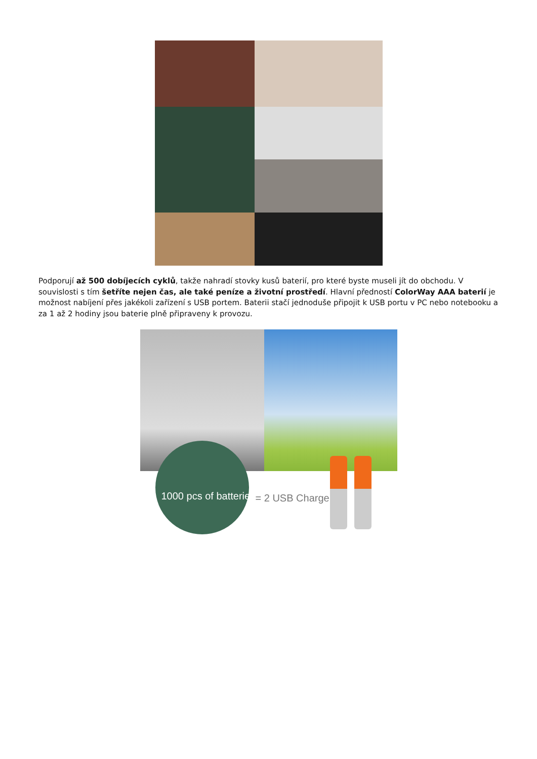Podporují až 500 dobíjecích cyklů, takže nahradí stovky kusů baterií, pro které byste museli jít do obchodu. V souvislosti s tím šetříte nejen čas, ale také peníze a životní prostředí. Hlavní předností ColorWay AAA baterií je možnost nabíjení přes jakékoli zařízení s USB portem. Baterii stačí jednoduše připojit k USB portu v PC nebo notebooku a za 1 až 2 hodiny jsou baterie plně připraveny k provozu.
1000 pcs of batteries = 2 USB Charge